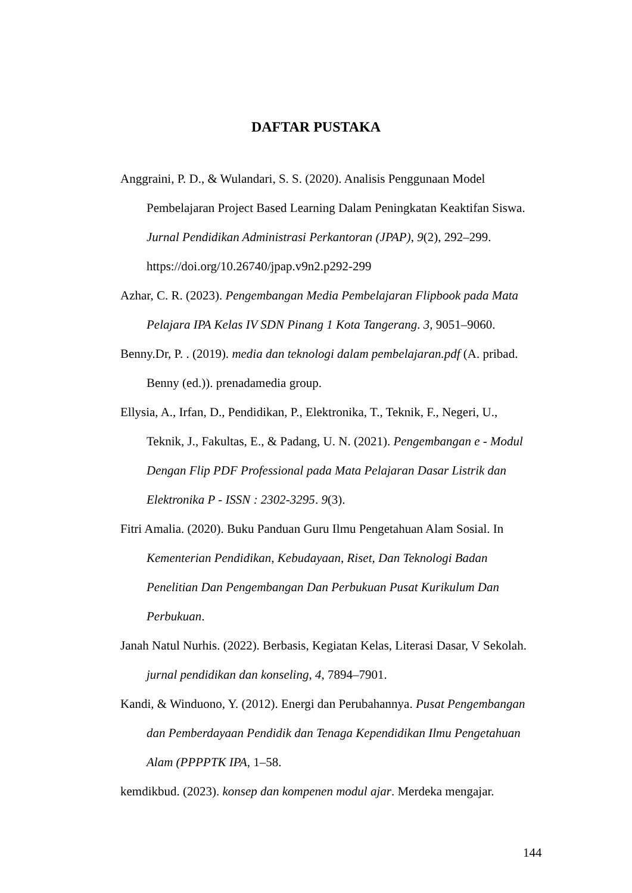DAFTAR PUSTAKA
Anggraini, P. D., & Wulandari, S. S. (2020). Analisis Penggunaan Model Pembelajaran Project Based Learning Dalam Peningkatan Keaktifan Siswa. Jurnal Pendidikan Administrasi Perkantoran (JPAP), 9(2), 292–299. https://doi.org/10.26740/jpap.v9n2.p292-299
Azhar, C. R. (2023). Pengembangan Media Pembelajaran Flipbook pada Mata Pelajara IPA Kelas IV SDN Pinang 1 Kota Tangerang. 3, 9051–9060.
Benny.Dr, P. . (2019). media dan teknologi dalam pembelajaran.pdf (A. pribad. Benny (ed.)). prenadamedia group.
Ellysia, A., Irfan, D., Pendidikan, P., Elektronika, T., Teknik, F., Negeri, U., Teknik, J., Fakultas, E., & Padang, U. N. (2021). Pengembangan e - Modul Dengan Flip PDF Professional pada Mata Pelajaran Dasar Listrik dan Elektronika P - ISSN : 2302-3295. 9(3).
Fitri Amalia. (2020). Buku Panduan Guru Ilmu Pengetahuan Alam Sosial. In Kementerian Pendidikan, Kebudayaan, Riset, Dan Teknologi Badan Penelitian Dan Pengembangan Dan Perbukuan Pusat Kurikulum Dan Perbukuan.
Janah Natul Nurhis. (2022). Berbasis, Kegiatan Kelas, Literasi Dasar, V Sekolah. jurnal pendidikan dan konseling, 4, 7894–7901.
Kandi, & Winduono, Y. (2012). Energi dan Perubahannya. Pusat Pengembangan dan Pemberdayaan Pendidik dan Tenaga Kependidikan Ilmu Pengetahuan Alam (PPPPTK IPA, 1–58.
kemdikbud. (2023). konsep dan kompenen modul ajar. Merdeka mengajar.
144